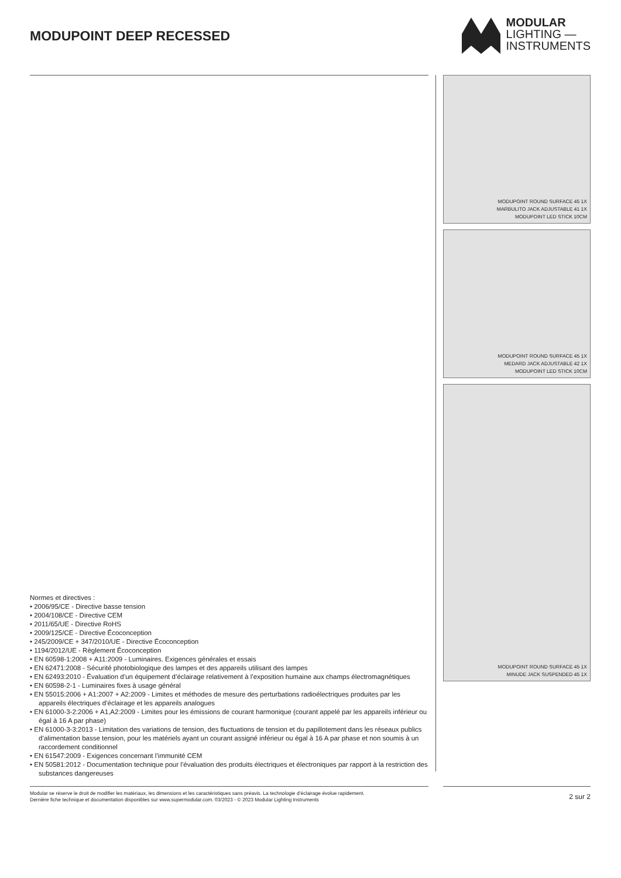MODUPOINT DEEP RECESSED
MODULAR
LIGHTING —
INSTRUMENTS
Normes et directives :
• 2006/95/CE - Directive basse tension
• 2004/108/CE - Directive CEM
• 2011/65/UE - Directive RoHS
• 2009/125/CE - Directive Écoconception
• 245/2009/CE + 347/2010/UE - Directive Écoconception
• 1194/2012/UE - Règlement Écoconception
• EN 60598-1:2008 + A11:2009 - Luminaires. Exigences générales et essais
• EN 62471:2008 - Sécurité photobiologique des lampes et des appareils utilisant des lampes
• EN 62493:2010 - Évaluation d’un équipement d’éclairage relativement à l’exposition humaine aux champs électromagnétiques
• EN 60598-2-1 - Luminaires fixes à usage général
• EN 55015:2006 + A1:2007 + A2:2009 - Limites et méthodes de mesure des perturbations radioélectriques produites par les appareils électriques d’éclairage et les appareils analogues
• EN 61000-3-2:2006 + A1,A2:2009 - Limites pour les émissions de courant harmonique (courant appelé par les appareils inférieur ou égal à 16 A par phase)
• EN 61000-3-3:2013 - Limitation des variations de tension, des fluctuations de tension et du papillotement dans les réseaux publics d’alimentation basse tension, pour les matériels ayant un courant assigné inférieur ou égal à 16 A par phase et non soumis à un raccordement conditionnel
• EN 61547:2009 - Exigences concernant l’immunité CEM
• EN 50581:2012 - Documentation technique pour l’évaluation des produits électriques et électroniques par rapport à la restriction des substances dangereuses
MODUPOINT ROUND SURFACE 45 1X
MARBULITO JACK ADJUSTABLE 41 1X
MODUPOINT LED STICK 10CM
MODUPOINT ROUND SURFACE 45 1X
MEDARD JACK ADJUSTABLE 42 1X
MODUPOINT LED STICK 10CM
MODUPOINT ROUND SURFACE 45 1X
MINUDE JACK SUSPENDED 45 1X
Modular se réserve le droit de modifier les matériaux, les dimensions et les caractéristiques sans préavis. La technologie d’éclairage évolue rapidement.
Dernière fiche technique et documentation disponibles sur www.supermodular.com. 03/2023 - © 2023 Modular Lighting Instruments
2 sur 2